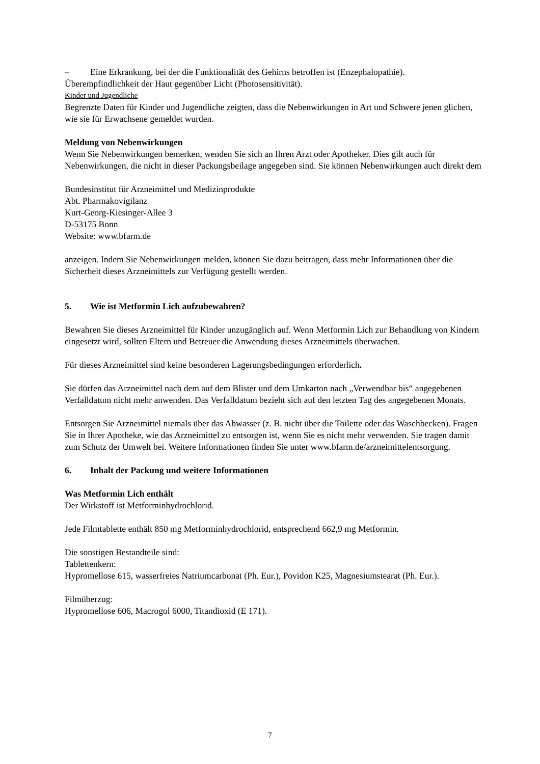– Eine Erkrankung, bei der die Funktionalität des Gehirns betroffen ist (Enzephalopathie).
Überempfindlichkeit der Haut gegenüber Licht (Photosensitivität).
Kinder und Jugendliche
Begrenzte Daten für Kinder und Jugendliche zeigten, dass die Nebenwirkungen in Art und Schwere jenen glichen, wie sie für Erwachsene gemeldet wurden.
Meldung von Nebenwirkungen
Wenn Sie Nebenwirkungen bemerken, wenden Sie sich an Ihren Arzt oder Apotheker. Dies gilt auch für Nebenwirkungen, die nicht in dieser Packungsbeilage angegeben sind. Sie können Nebenwirkungen auch direkt dem
Bundesinstitut für Arzneimittel und Medizinprodukte
Abt. Pharmakovigilanz
Kurt-Georg-Kiesinger-Allee 3
D-53175 Bonn
Website: www.bfarm.de
anzeigen. Indem Sie Nebenwirkungen melden, können Sie dazu beitragen, dass mehr Informationen über die Sicherheit dieses Arzneimittels zur Verfügung gestellt werden.
5. Wie ist Metformin Lich aufzubewahren?
Bewahren Sie dieses Arzneimittel für Kinder unzugänglich auf. Wenn Metformin Lich zur Behandlung von Kindern eingesetzt wird, sollten Eltern und Betreuer die Anwendung dieses Arzneimittels überwachen.
Für dieses Arzneimittel sind keine besonderen Lagerungsbedingungen erforderlich.
Sie dürfen das Arzneimittel nach dem auf dem Blister und dem Umkarton nach „Verwendbar bis“ angegebenen Verfalldatum nicht mehr anwenden. Das Verfalldatum bezieht sich auf den letzten Tag des angegebenen Monats.
Entsorgen Sie Arzneimittel niemals über das Abwasser (z. B. nicht über die Toilette oder das Waschbecken). Fragen Sie in Ihrer Apotheke, wie das Arzneimittel zu entsorgen ist, wenn Sie es nicht mehr verwenden. Sie tragen damit zum Schutz der Umwelt bei. Weitere Informationen finden Sie unter www.bfarm.de/arzneimittelentsorgung.
6. Inhalt der Packung und weitere Informationen
Was Metformin Lich enthält
Der Wirkstoff ist Metforminhydrochlorid.
Jede Filmtablette enthält 850 mg Metforminhydrochlorid, entsprechend 662,9 mg Metformin.
Die sonstigen Bestandteile sind:
Tablettenkern:
Hypromellose 615, wasserfreies Natriumcarbonat (Ph. Eur.), Povidon K25, Magnesiumstearat (Ph. Eur.).
Filmüberzug:
Hypromellose 606, Macrogol 6000, Titandioxid (E 171).
7